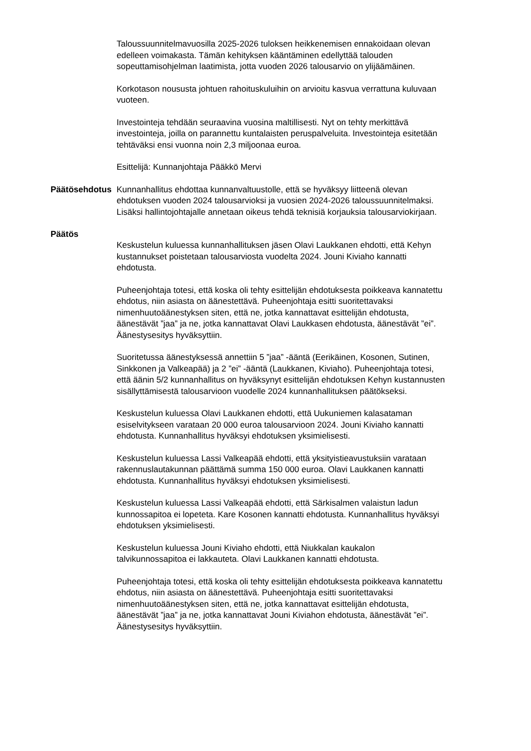Taloussuunnitelmavuosilla 2025-2026 tuloksen heikkenemisen ennakoidaan olevan edelleen voimakasta. Tämän kehityksen kääntäminen edellyttää talouden sopeuttamisohjelman laatimista, jotta vuoden 2026 talousarvio on ylijäämäinen.
Korkotason noususta johtuen rahoituskuluihin on arvioitu kasvua verrattuna kuluvaan vuoteen.
Investointeja tehdään seuraavina vuosina maltillisesti. Nyt on tehty merkittävä investointeja, joilla on parannettu kuntalaisten peruspalveluita. Investointeja esitetään tehtäväksi ensi vuonna noin 2,3 miljoonaa euroa.
Esittelijä: Kunnanjohtaja Pääkkö Mervi
Päätösehdotus Kunnanhallitus ehdottaa kunnanvaltuustolle, että se hyväksyy liitteenä olevan ehdotuksen vuoden 2024 talousarvioksi ja vuosien 2024-2026 taloussuunnitelmaksi. Lisäksi hallintojohtajalle annetaan oikeus tehdä teknisiä korjauksia talousarviokirjaan.
Päätös
Keskustelun kuluessa kunnanhallituksen jäsen Olavi Laukkanen ehdotti, että Kehyn kustannukset poistetaan talousarviosta vuodelta 2024. Jouni Kiviaho kannatti ehdotusta.
Puheenjohtaja totesi, että koska oli tehty esittelijän ehdotuksesta poikkeava kannatettu ehdotus, niin asiasta on äänestettävä. Puheenjohtaja esitti suoritettavaksi nimenhuutoäänestyksen siten, että ne, jotka kannattavat esittelijän ehdotusta, äänestävät ”jaa” ja ne, jotka kannattavat Olavi Laukkasen ehdotusta, äänestävät ”ei”. Äänestysesitys hyväksyttiin.
Suoritetussa äänestyksessä annettiin 5 ”jaa” -ääntä (Eerikäinen, Kosonen, Sutinen, Sinkkonen ja Valkeapää) ja 2 ”ei” -ääntä (Laukkanen, Kiviaho). Puheenjohtaja totesi, että äänin 5/2 kunnanhallitus on hyväksynyt esittelijän ehdotuksen Kehyn kustannusten sisällyttämisestä talousarvioon vuodelle 2024 kunnanhallituksen päätökseksi.
Keskustelun kuluessa Olavi Laukkanen ehdotti, että Uukuniemen kalasataman esiselvitykseen varataan 20 000 euroa talousarvioon 2024. Jouni Kiviaho kannatti ehdotusta. Kunnanhallitus hyväksyi ehdotuksen yksimielisesti.
Keskustelun kuluessa Lassi Valkeapää ehdotti, että yksityistieavustuksiin varataan rakennuslautakunnan päättämä summa 150 000 euroa. Olavi Laukkanen kannatti ehdotusta. Kunnanhallitus hyväksyi ehdotuksen yksimielisesti.
Keskustelun kuluessa Lassi Valkeapää ehdotti, että Särkisalmen valaistun ladun kunnossapitoa ei lopeteta. Kare Kosonen kannatti ehdotusta. Kunnanhallitus hyväksyi ehdotuksen yksimielisesti.
Keskustelun kuluessa Jouni Kiviaho ehdotti, että Niukkalan kaukalon talvikunnossapitoa ei lakkauteta. Olavi Laukkanen kannatti ehdotusta.
Puheenjohtaja totesi, että koska oli tehty esittelijän ehdotuksesta poikkeava kannatettu ehdotus, niin asiasta on äänestettävä. Puheenjohtaja esitti suoritettavaksi nimenhuutoäänestyksen siten, että ne, jotka kannattavat esittelijän ehdotusta, äänestävät ”jaa” ja ne, jotka kannattavat Jouni Kiviahon ehdotusta, äänestävät ”ei”. Äänestysesitys hyväksyttiin.